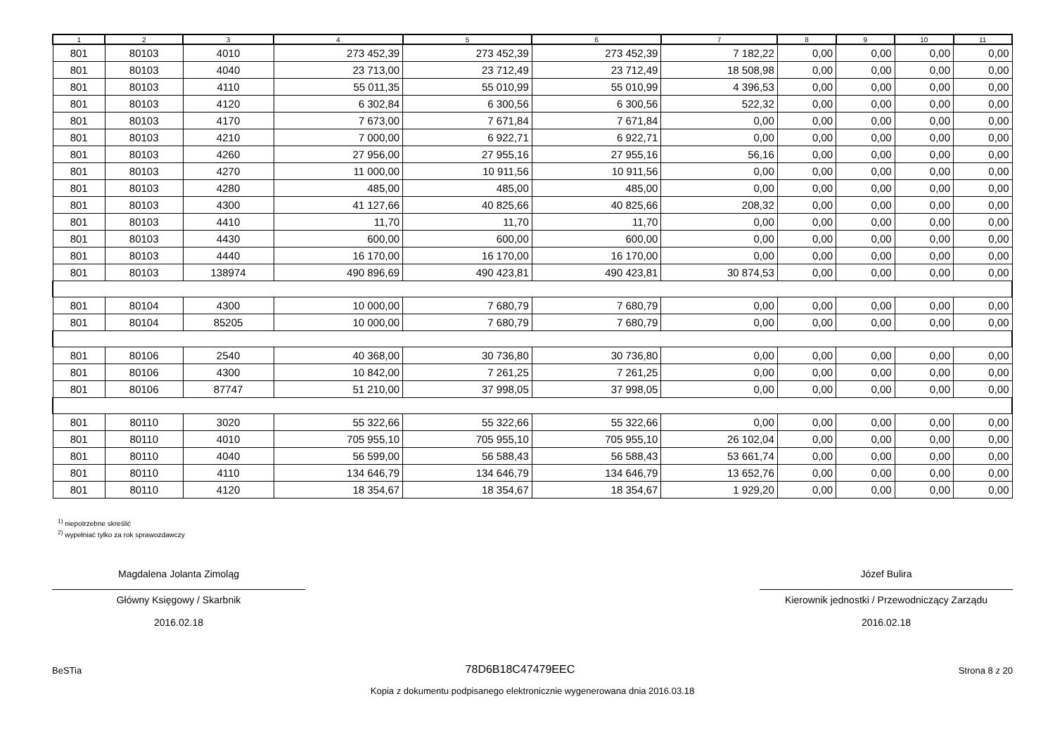| 1 | 2 | 3 | 4 | 5 | 6 | 7 | 8 | 9 | 10 | 11 |
| --- | --- | --- | --- | --- | --- | --- | --- | --- | --- | --- |
| 801 | 80103 | 4010 | 273 452,39 | 273 452,39 | 273 452,39 | 7 182,22 | 0,00 | 0,00 | 0,00 | 0,00 |
| 801 | 80103 | 4040 | 23 713,00 | 23 712,49 | 23 712,49 | 18 508,98 | 0,00 | 0,00 | 0,00 | 0,00 |
| 801 | 80103 | 4110 | 55 011,35 | 55 010,99 | 55 010,99 | 4 396,53 | 0,00 | 0,00 | 0,00 | 0,00 |
| 801 | 80103 | 4120 | 6 302,84 | 6 300,56 | 6 300,56 | 522,32 | 0,00 | 0,00 | 0,00 | 0,00 |
| 801 | 80103 | 4170 | 7 673,00 | 7 671,84 | 7 671,84 | 0,00 | 0,00 | 0,00 | 0,00 | 0,00 |
| 801 | 80103 | 4210 | 7 000,00 | 6 922,71 | 6 922,71 | 0,00 | 0,00 | 0,00 | 0,00 | 0,00 |
| 801 | 80103 | 4260 | 27 956,00 | 27 955,16 | 27 955,16 | 56,16 | 0,00 | 0,00 | 0,00 | 0,00 |
| 801 | 80103 | 4270 | 11 000,00 | 10 911,56 | 10 911,56 | 0,00 | 0,00 | 0,00 | 0,00 | 0,00 |
| 801 | 80103 | 4280 | 485,00 | 485,00 | 485,00 | 0,00 | 0,00 | 0,00 | 0,00 | 0,00 |
| 801 | 80103 | 4300 | 41 127,66 | 40 825,66 | 40 825,66 | 208,32 | 0,00 | 0,00 | 0,00 | 0,00 |
| 801 | 80103 | 4410 | 11,70 | 11,70 | 11,70 | 0,00 | 0,00 | 0,00 | 0,00 | 0,00 |
| 801 | 80103 | 4430 | 600,00 | 600,00 | 600,00 | 0,00 | 0,00 | 0,00 | 0,00 | 0,00 |
| 801 | 80103 | 4440 | 16 170,00 | 16 170,00 | 16 170,00 | 0,00 | 0,00 | 0,00 | 0,00 | 0,00 |
| 801 | 80103 | 138974 | 490 896,69 | 490 423,81 | 490 423,81 | 30 874,53 | 0,00 | 0,00 | 0,00 | 0,00 |
| 801 | 80104 | 4300 | 10 000,00 | 7 680,79 | 7 680,79 | 0,00 | 0,00 | 0,00 | 0,00 | 0,00 |
| 801 | 80104 | 85205 | 10 000,00 | 7 680,79 | 7 680,79 | 0,00 | 0,00 | 0,00 | 0,00 | 0,00 |
| 801 | 80106 | 2540 | 40 368,00 | 30 736,80 | 30 736,80 | 0,00 | 0,00 | 0,00 | 0,00 | 0,00 |
| 801 | 80106 | 4300 | 10 842,00 | 7 261,25 | 7 261,25 | 0,00 | 0,00 | 0,00 | 0,00 | 0,00 |
| 801 | 80106 | 87747 | 51 210,00 | 37 998,05 | 37 998,05 | 0,00 | 0,00 | 0,00 | 0,00 | 0,00 |
| 801 | 80110 | 3020 | 55 322,66 | 55 322,66 | 55 322,66 | 0,00 | 0,00 | 0,00 | 0,00 | 0,00 |
| 801 | 80110 | 4010 | 705 955,10 | 705 955,10 | 705 955,10 | 26 102,04 | 0,00 | 0,00 | 0,00 | 0,00 |
| 801 | 80110 | 4040 | 56 599,00 | 56 588,43 | 56 588,43 | 53 661,74 | 0,00 | 0,00 | 0,00 | 0,00 |
| 801 | 80110 | 4110 | 134 646,79 | 134 646,79 | 134 646,79 | 13 652,76 | 0,00 | 0,00 | 0,00 | 0,00 |
| 801 | 80110 | 4120 | 18 354,67 | 18 354,67 | 18 354,67 | 1 929,20 | 0,00 | 0,00 | 0,00 | 0,00 |
<sup>1)</sup> niepotrzebne skreślić
<sup>2)</sup> wypełniać tylko za rok sprawozdawczy
Magdalena Jolanta Zimoląg
Główny Księgowy / Skarbnik
2016.02.18
Józef Bulira
Kierownik jednostki / Przewodniczący Zarządu
2016.02.18
BeSTia 78D6B18C47479EEC Strona 8 z 20
Kopia z dokumentu podpisanego elektronicznie wygenerowana dnia 2016.03.18